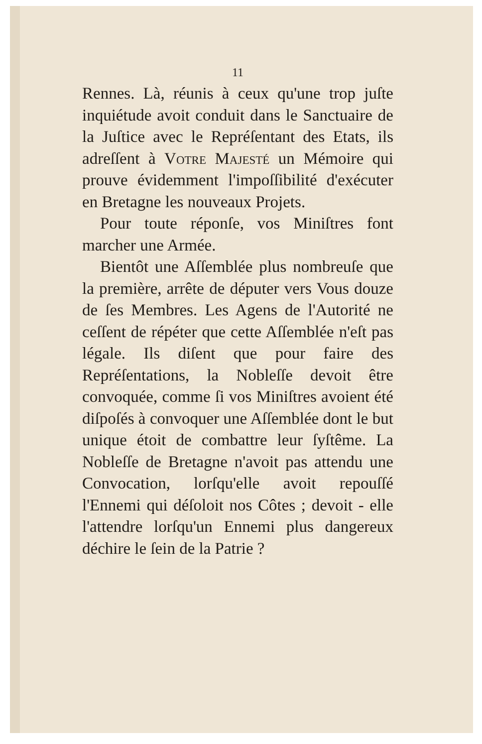11
Rennes. Là, réunis à ceux qu'une trop juſte inquiétude avoit conduit dans le Sanctuaire de la Juſtice avec le Repréſentant des Etats, ils adreſſent à Votre Majesté un Mémoire qui prouve évidemment l'impoſſibilité d'exécuter en Bretagne les nouveaux Projets.
Pour toute réponſe, vos Miniſtres font marcher une Armée.
Bientôt une Aſſemblée plus nombreuſe que la première, arrête de députer vers Vous douze de ſes Membres. Les Agens de l'Autorité ne ceſſent de répéter que cette Aſſemblée n'eſt pas légale. Ils diſent que pour faire des Repréſentations, la Nobleſſe devoit être convoquée, comme ſi vos Miniſtres avoient été diſpoſés à convoquer une Aſſemblée dont le but unique étoit de combattre leur ſyſtême. La Nobleſſe de Bretagne n'avoit pas attendu une Convocation, lorſqu'elle avoit repouſſé l'Ennemi qui déſoloit nos Côtes ; devoit - elle l'attendre lorſqu'un Ennemi plus dangereux déchire le ſein de la Patrie ?